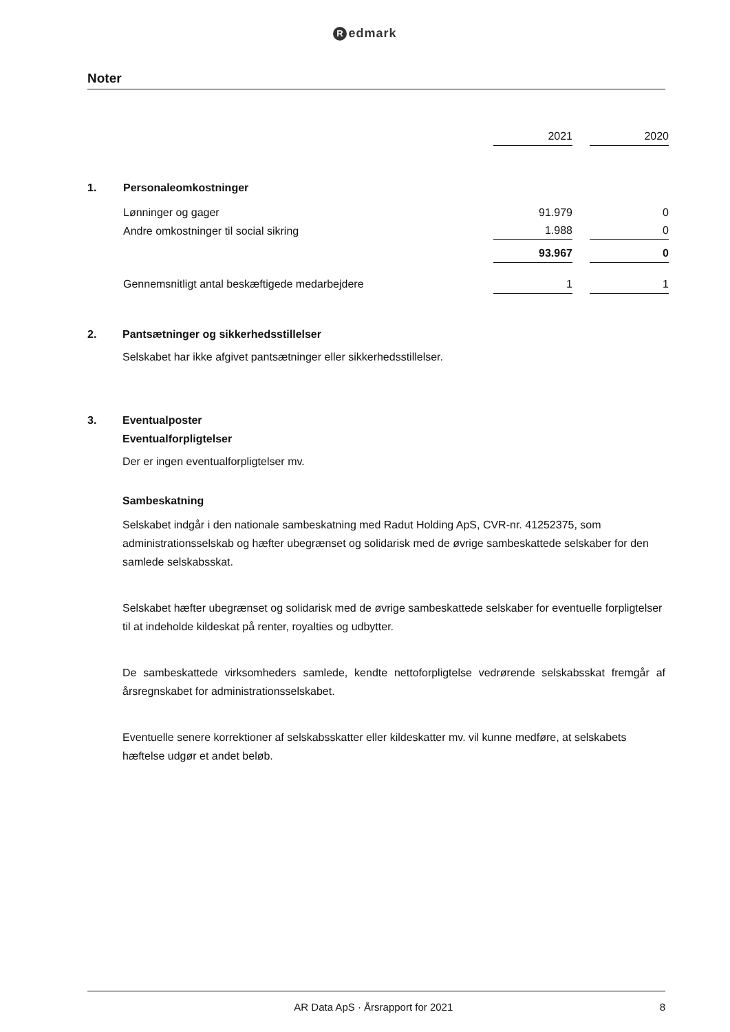Redmark
Noter
| | | 2021 | | 2020 |
| --- | --- | --- | --- | --- |
| 1. | Personaleomkostninger | | | |
| | Lønninger og gager | 91.979 | | 0 |
| | Andre omkostninger til social sikring | 1.988 | | 0 |
| | | 93.967 | | 0 |
| | Gennemsnitligt antal beskæftigede medarbejdere | 1 | | 1 |
2. Pantsætninger og sikkerhedsstillelser
Selskabet har ikke afgivet pantsætninger eller sikkerhedsstillelser.
3. Eventualposter
Eventualforpligtelser
Der er ingen eventualforpligtelser mv.
Sambeskatning
Selskabet indgår i den nationale sambeskatning med Radut Holding ApS, CVR-nr. 41252375, som administrationsselskab og hæfter ubegrænset og solidarisk med de øvrige sambeskattede selskaber for den samlede selskabsskat.
Selskabet hæfter ubegrænset og solidarisk med de øvrige sambeskattede selskaber for eventuelle forpligtelser til at indeholde kildeskat på renter, royalties og udbytter.
De sambeskattede virksomheders samlede, kendte nettoforpligtelse vedrørende selskabsskat fremgår af årsregnskabet for administrationsselskabet.
Eventuelle senere korrektioner af selskabsskatter eller kildeskatter mv. vil kunne medføre, at selskabets hæftelse udgør et andet beløb.
AR Data ApS · Årsrapport for 2021
8